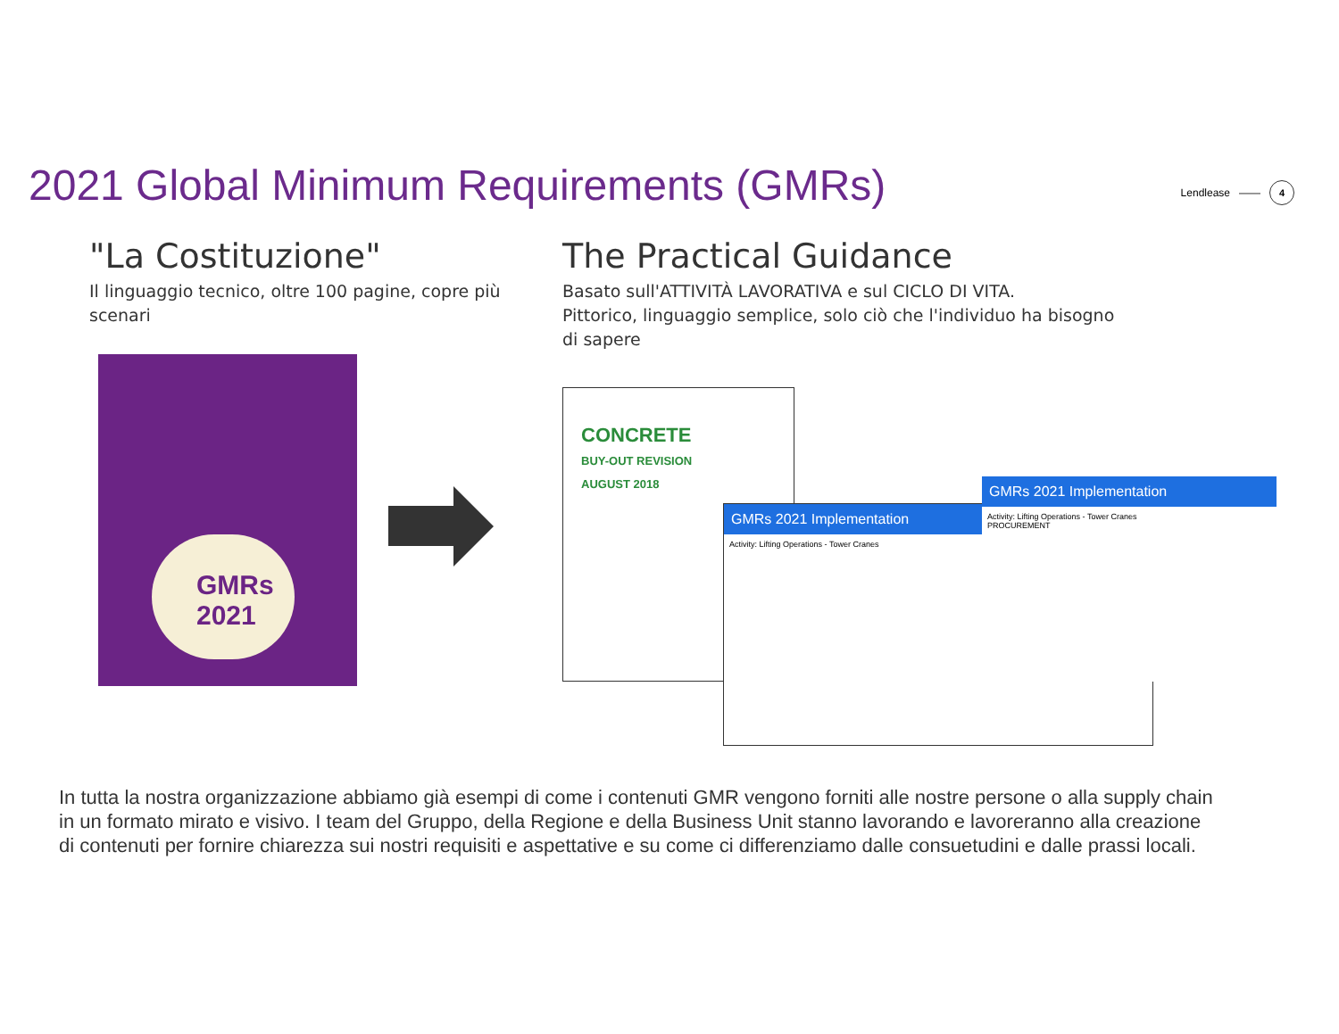2021 Global Minimum Requirements (GMRs)
Lendlease —— 4
"La Costituzione"
Il linguaggio tecnico, oltre 100 pagine, copre più scenari
GMRs
2021
The Practical Guidance
Basato sull'ATTIVITÀ LAVORATIVA e sul CICLO DI VITA.
Pittorico, linguaggio semplice, solo ciò che l'individuo ha bisogno di sapere
CONCRETE
BUY-OUT REVISION
AUGUST 2018
GMRs 2021 Implementation
Activity: Lifting Operations - Tower Cranes
GMRs 2021 Implementation
Activity: Lifting Operations - Tower Cranes
PROCUREMENT
In tutta la nostra organizzazione abbiamo già esempi di come i contenuti GMR vengono forniti alle nostre persone o alla supply chain in un formato mirato e visivo. I team del Gruppo, della Regione e della Business Unit stanno lavorando e lavoreranno alla creazione di contenuti per fornire chiarezza sui nostri requisiti e aspettative e su come ci differenziamo dalle consuetudini e dalle prassi locali.